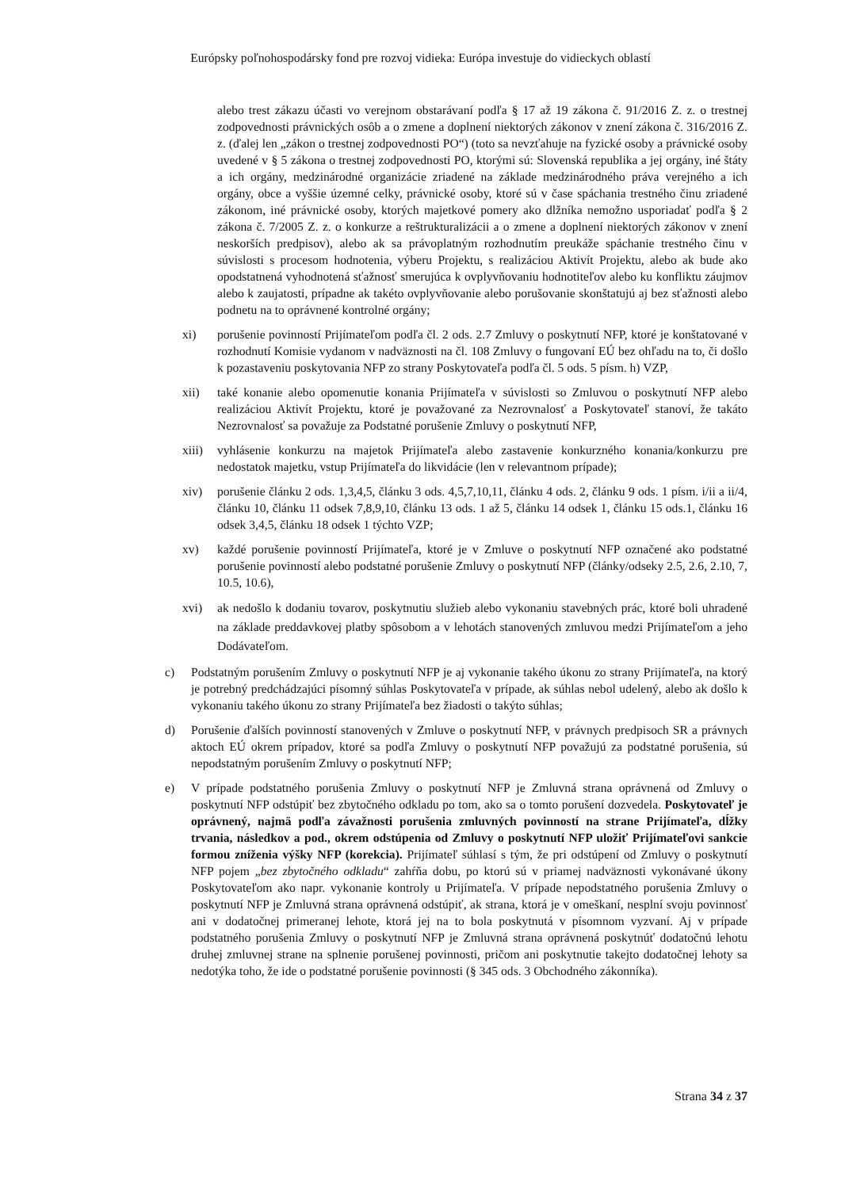Európsky poľnohospodársky fond pre rozvoj vidieka: Európa investuje do vidieckych oblastí
alebo trest zákazu účasti vo verejnom obstarávaní podľa § 17 až 19 zákona č. 91/2016 Z. z. o trestnej zodpovednosti právnických osôb a o zmene a doplnení niektorých zákonov v znení zákona č. 316/2016 Z. z. (ďalej len „zákon o trestnej zodpovednosti PO“) (toto sa nevzťahuje na fyzické osoby a právnické osoby uvedené v § 5 zákona o trestnej zodpovednosti PO, ktorými sú: Slovenská republika a jej orgány, iné štáty a ich orgány, medzinárodné organizácie zriadené na základe medzinárodného práva verejného a ich orgány, obce a vyššie územné celky, právnické osoby, ktoré sú v čase spáchania trestného činu zriadené zákonom, iné právnické osoby, ktorých majetkové pomery ako dlžníka nemožno usporiadať podľa § 2 zákona č. 7/2005 Z. z. o konkurze a reštrukturalizácii a o zmene a doplnení niektorých zákonov v znení neskorších predpisov), alebo ak sa právoplatným rozhodnutím preukáže spáchanie trestného činu v súvislosti s procesom hodnotenia, výberu Projektu, s realizáciou Aktivít Projektu, alebo ak bude ako opodstatnená vyhodnotená sťažnosť smerujúca k ovplyvňovaniu hodnotiteľov alebo ku konfliktu záujmov alebo k zaujatosti, prípadne ak takéto ovplyvňovanie alebo porušovanie skonštatujú aj bez sťažnosti alebo podnetu na to oprávnené kontrolné orgány;
xi) porušenie povinností Prijímateľom podľa čl. 2 ods. 2.7 Zmluvy o poskytnutí NFP, ktoré je konštatované v rozhodnutí Komisie vydanom v nadväznosti na čl. 108 Zmluvy o fungovaní EÚ bez ohľadu na to, či došlo k pozastaveniu poskytovania NFP zo strany Poskytovateľa podľa čl. 5 ods. 5 písm. h) VZP,
xii) také konanie alebo opomenutie konania Prijímateľa v súvislosti so Zmluvou o poskytnutí NFP alebo realizáciou Aktivít Projektu, ktoré je považované za Nezrovnalosť a Poskytovateľ stanoví, že takáto Nezrovnalosť sa považuje za Podstatné porušenie Zmluvy o poskytnutí NFP,
xiii) vyhlásenie konkurzu na majetok Prijímateľa alebo zastavenie konkurzného konania/konkurzu pre nedostatok majetku, vstup Prijímateľa do likvidácie (len v relevantnom prípade);
xiv) porušenie článku 2 ods. 1,3,4,5, článku 3 ods. 4,5,7,10,11, článku 4 ods. 2, článku 9 ods. 1 písm. i/ii a ii/4, článku 10, článku 11 odsek 7,8,9,10, článku 13 ods. 1 až 5, článku 14 odsek 1, článku 15 ods.1, článku 16 odsek 3,4,5, článku 18 odsek 1 týchto VZP;
xv) každé porušenie povinností Prijímateľa, ktoré je v Zmluve o poskytnutí NFP označené ako podstatné porušenie povinností alebo podstatné porušenie Zmluvy o poskytnutí NFP (články/odseky 2.5, 2.6, 2.10, 7, 10.5, 10.6),
xvi) ak nedošlo k dodaniu tovarov, poskytnutiu služieb alebo vykonaniu stavebných prác, ktoré boli uhradené na základe preddavkovej platby spôsobom a v lehotách stanovených zmluvou medzi Prijímateľom a jeho Dodávateľom.
c) Podstatným porušením Zmluvy o poskytnutí NFP je aj vykonanie takého úkonu zo strany Prijímateľa, na ktorý je potrebný predchádzajúci písomný súhlas Poskytovateľa v prípade, ak súhlas nebol udelený, alebo ak došlo k vykonaniu takého úkonu zo strany Prijímateľa bez žiadosti o takýto súhlas;
d) Porušenie ďalších povinností stanovených v Zmluve o poskytnutí NFP, v právnych predpisoch SR a právnych aktoch EÚ okrem prípadov, ktoré sa podľa Zmluvy o poskytnutí NFP považujú za podstatné porušenia, sú nepodstatným porušením Zmluvy o poskytnutí NFP;
e) V prípade podstatného porušenia Zmluvy o poskytnutí NFP je Zmluvná strana oprávnená od Zmluvy o poskytnutí NFP odstúpiť bez zbytočného odkladu po tom, ako sa o tomto porušení dozvedela. Poskytovateľ je oprávnený, najmä podľa závažnosti porušenia zmluvných povinností na strane Prijímateľa, dĺžky trvania, následkov a pod., okrem odstúpenia od Zmluvy o poskytnutí NFP uložiť Prijímateľovi sankcie formou zníženia výšky NFP (korekcia). Prijímateľ súhlasí s tým, že pri odstúpení od Zmluvy o poskytnutí NFP pojem „bez zbytočného odkladu“ zahŕňa dobu, po ktorú sú v priamej nadväznosti vykonávané úkony Poskytovateľom ako napr. vykonanie kontroly u Prijímateľa. V prípade nepodstatného porušenia Zmluvy o poskytnutí NFP je Zmluvná strana oprávnená odstúpiť, ak strana, ktorá je v omeškaní, nesplní svoju povinnosť ani v dodatočnej primeranej lehote, ktorá jej na to bola poskytnutá v písomnom vyzvaní. Aj v prípade podstatného porušenia Zmluvy o poskytnutí NFP je Zmluvná strana oprávnená poskytnúť dodatočnú lehotu druhej zmluvnej strane na splnenie porušenej povinnosti, pričom ani poskytnutie takejto dodatočnej lehoty sa nedotýka toho, že ide o podstatné porušenie povinnosti (§ 345 ods. 3 Obchodného zákonníka).
Strana 34 z 37